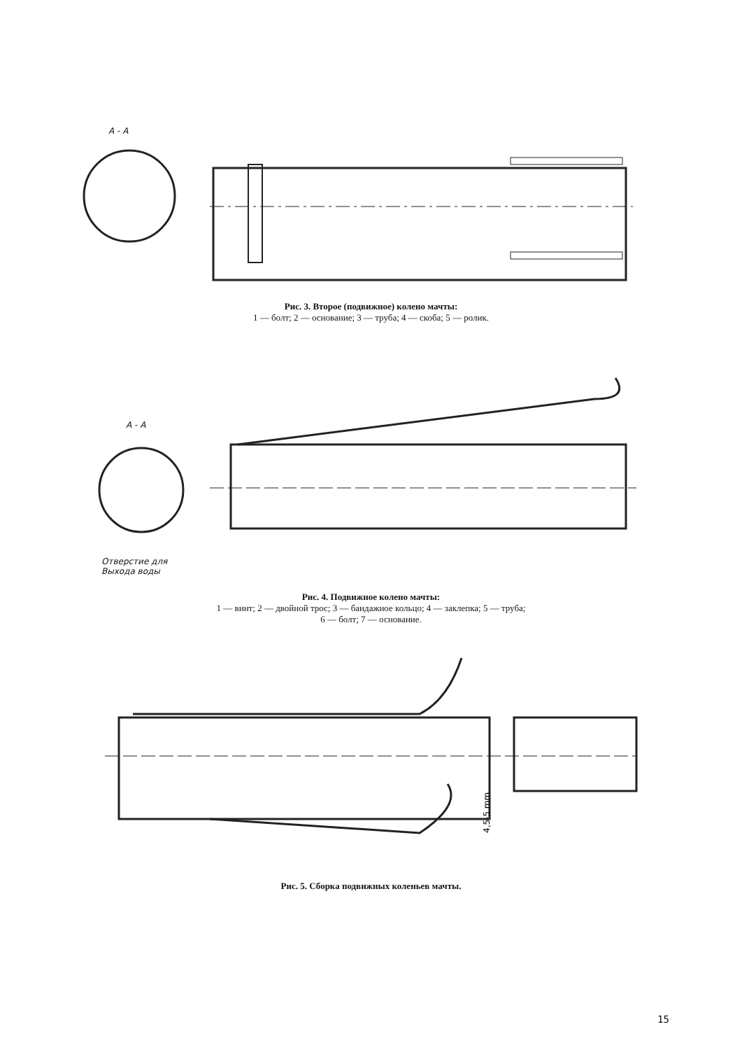А - А
Рис. 3. Второе (подвижное) колено мачты:
1 — болт; 2 — основание; 3 — труба; 4 — скоба; 5 — ролик.
А - А
Отверстие для
Выхода воды
Рис. 4. Подвижное колено мачты:
1 — винт; 2 — двойной трос; 3 — бандажное кольцо; 4 — заклепка; 5 — труба;
6 — болт; 7 — основание.
4,5-5 mm
Рис. 5. Сборка подвижных коленьев мачты.
15